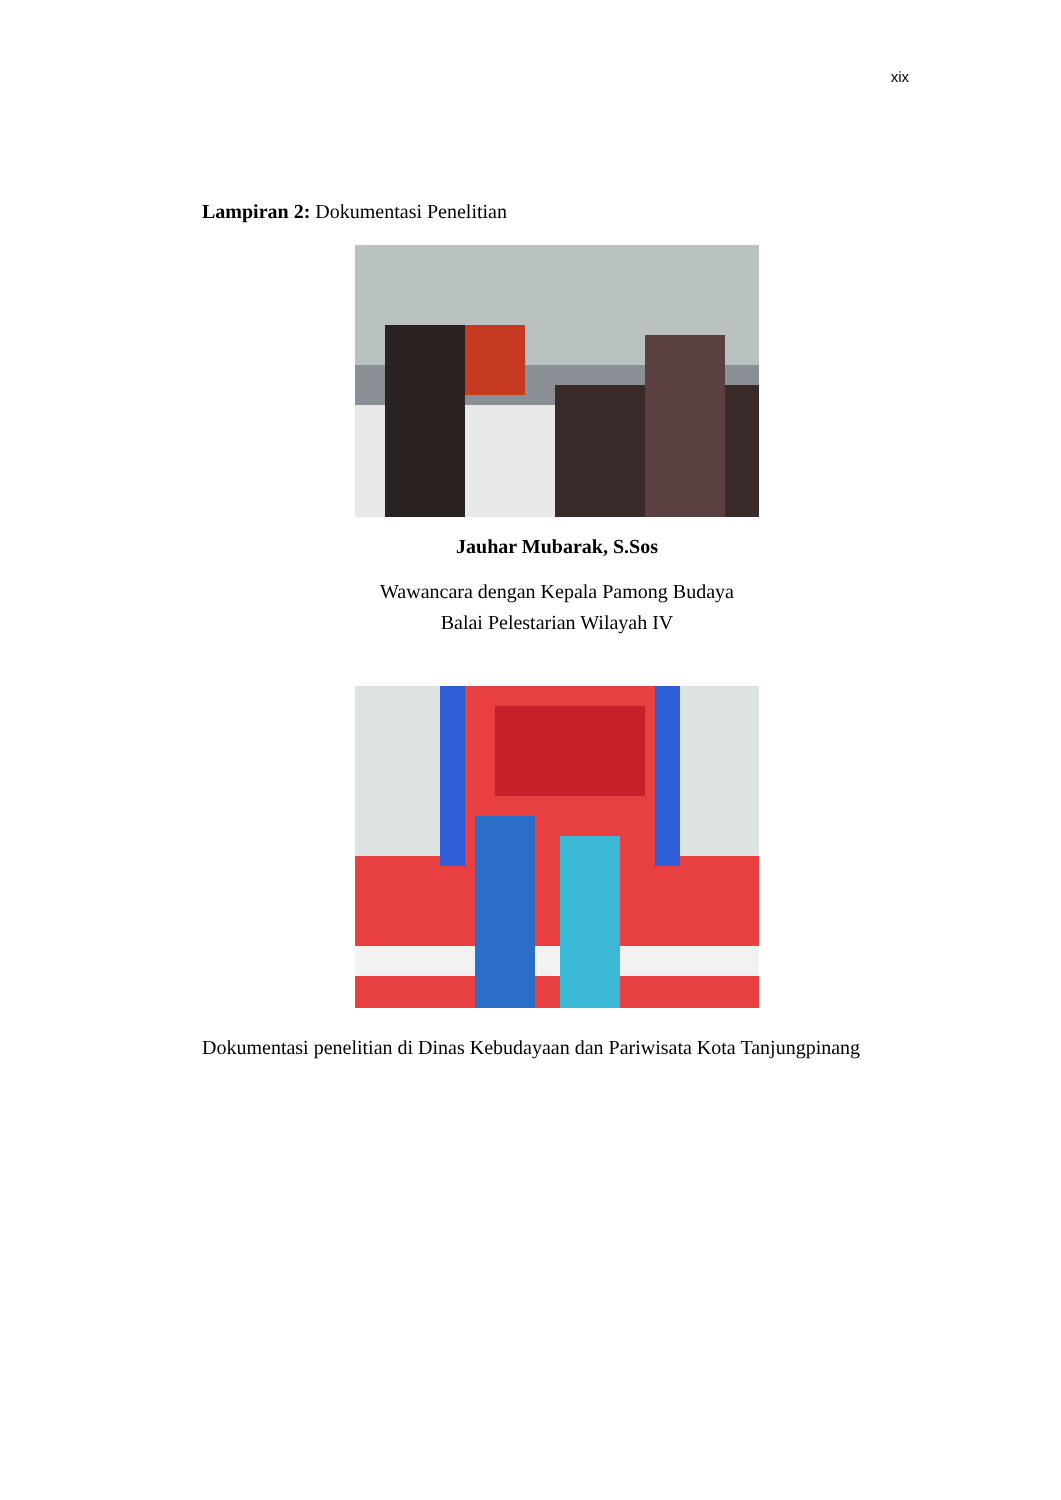xix
Lampiran 2: Dokumentasi Penelitian
Jauhar Mubarak, S.Sos
Wawancara dengan Kepala Pamong Budaya
Balai Pelestarian Wilayah IV
Dokumentasi penelitian di Dinas Kebudayaan dan Pariwisata Kota Tanjungpinang